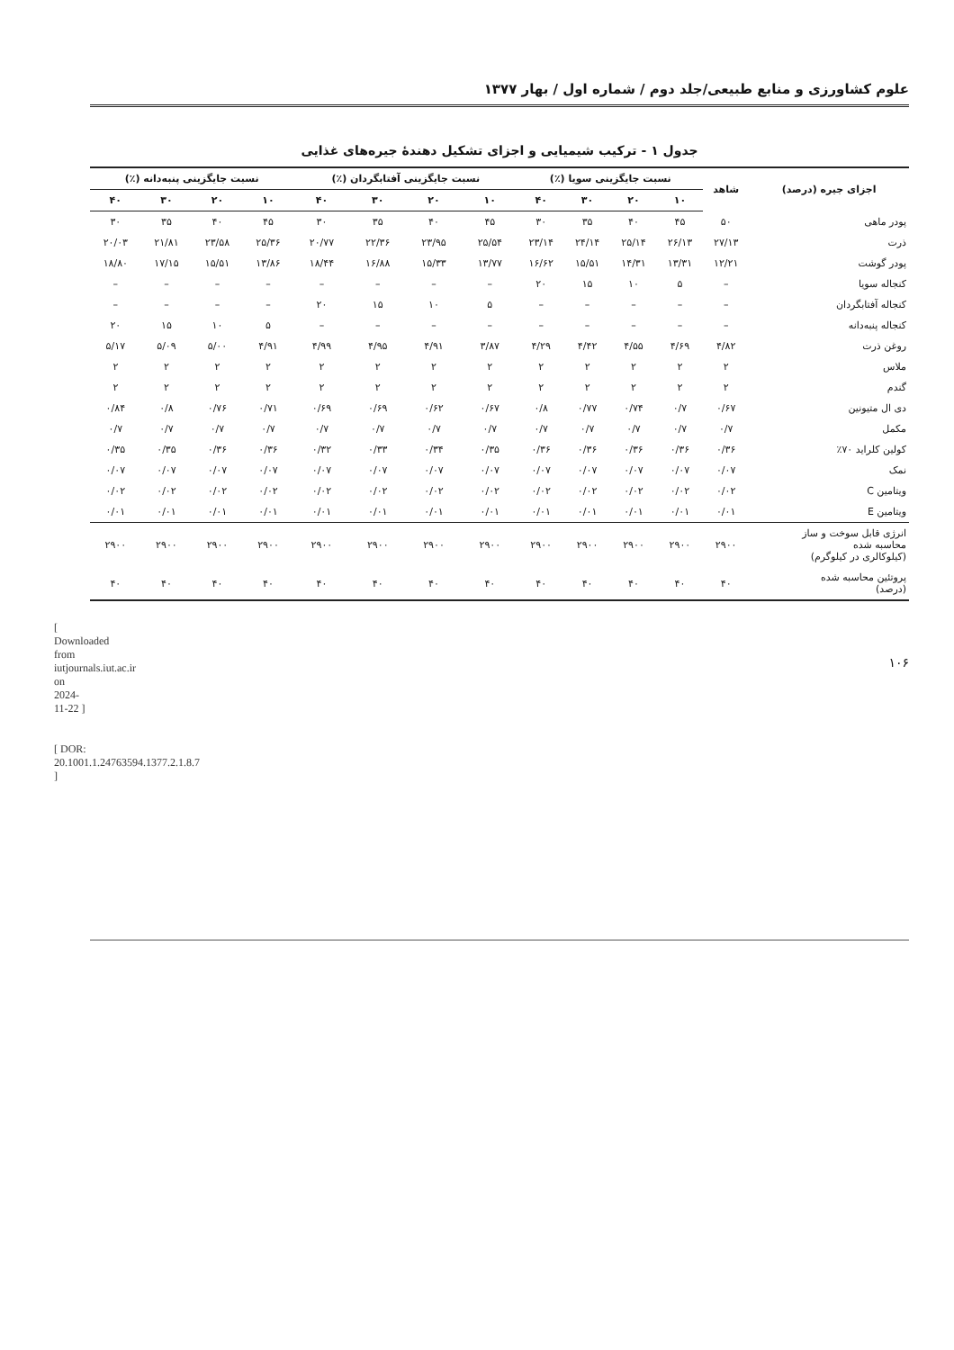[ Downloaded from iutjournals.iut.ac.ir on 2024-11-22 ]
[ DOR: 20.1001.1.24763594.1377.2.1.8.7 ]
علوم کشاورزی و منابع طبیعی/جلد دوم / شماره اول / بهار ۱۳۷۷
جدول ۱ - ترکیب شیمیایی و اجزای تشکیل دهندهٔ جیره‌های غذایی
| اجزای جیره (درصد) | شاهد | نسبت جایگزینی سویا (٪) | | | | نسبت جایگزینی آفتابگردان (٪) | | | | نسبت جایگزینی پنبه‌دانه (٪) | | | |
| --- | --- | --- | --- | --- | --- | --- | --- | --- | --- | --- | --- | --- | --- |
| | | ۱۰ | ۲۰ | ۳۰ | ۴۰ | ۱۰ | ۲۰ | ۳۰ | ۴۰ | ۱۰ | ۲۰ | ۳۰ | ۴۰ |
| پودر ماهی | ۵۰ | ۴۵ | ۴۰ | ۳۵ | ۳۰ | ۴۵ | ۴۰ | ۳۵ | ۳۰ | ۴۵ | ۴۰ | ۳۵ | ۳۰ |
| ذرت | ۲۷/۱۳ | ۲۶/۱۳ | ۲۵/۱۴ | ۲۴/۱۴ | ۲۳/۱۴ | ۲۵/۵۴ | ۲۳/۹۵ | ۲۲/۳۶ | ۲۰/۷۷ | ۲۵/۳۶ | ۲۳/۵۸ | ۲۱/۸۱ | ۲۰/۰۳ |
| پودر گوشت | ۱۲/۲۱ | ۱۳/۳۱ | ۱۴/۳۱ | ۱۵/۵۱ | ۱۶/۶۲ | ۱۳/۷۷ | ۱۵/۳۳ | ۱۶/۸۸ | ۱۸/۴۴ | ۱۳/۸۶ | ۱۵/۵۱ | ۱۷/۱۵ | ۱۸/۸۰ |
| کنجاله سویا | – | ۵ | ۱۰ | ۱۵ | ۲۰ | – | – | – | – | – | – | – | – |
| کنجاله آفتابگردان | – | – | – | – | – | ۵ | ۱۰ | ۱۵ | ۲۰ | – | – | – | – |
| کنجاله پنبه‌دانه | – | – | – | – | – | – | – | – | – | ۵ | ۱۰ | ۱۵ | ۲۰ |
| روغن ذرت | ۴/۸۲ | ۴/۶۹ | ۴/۵۵ | ۴/۴۲ | ۴/۲۹ | ۳/۸۷ | ۴/۹۱ | ۴/۹۵ | ۴/۹۹ | ۴/۹۱ | ۵/۰۰ | ۵/۰۹ | ۵/۱۷ |
| ملاس | ۲ | ۲ | ۲ | ۲ | ۲ | ۲ | ۲ | ۲ | ۲ | ۲ | ۲ | ۲ | ۲ |
| گندم | ۲ | ۲ | ۲ | ۲ | ۲ | ۲ | ۲ | ۲ | ۲ | ۲ | ۲ | ۲ | ۲ |
| دی ال متیونین | ۰/۶۷ | ۰/۷ | ۰/۷۴ | ۰/۷۷ | ۰/۸ | ۰/۶۷ | ۰/۶۲ | ۰/۶۹ | ۰/۶۹ | ۰/۷۱ | ۰/۷۶ | ۰/۸ | ۰/۸۴ |
| مکمل | ۰/۷ | ۰/۷ | ۰/۷ | ۰/۷ | ۰/۷ | ۰/۷ | ۰/۷ | ۰/۷ | ۰/۷ | ۰/۷ | ۰/۷ | ۰/۷ | ۰/۷ |
| کولین کلراید ۷۰٪ | ۰/۳۶ | ۰/۳۶ | ۰/۳۶ | ۰/۳۶ | ۰/۳۶ | ۰/۳۵ | ۰/۳۴ | ۰/۳۳ | ۰/۳۲ | ۰/۳۶ | ۰/۳۶ | ۰/۳۵ | ۰/۳۵ |
| نمک | ۰/۰۷ | ۰/۰۷ | ۰/۰۷ | ۰/۰۷ | ۰/۰۷ | ۰/۰۷ | ۰/۰۷ | ۰/۰۷ | ۰/۰۷ | ۰/۰۷ | ۰/۰۷ | ۰/۰۷ | ۰/۰۷ |
| ویتامین C | ۰/۰۲ | ۰/۰۲ | ۰/۰۲ | ۰/۰۲ | ۰/۰۲ | ۰/۰۲ | ۰/۰۲ | ۰/۰۲ | ۰/۰۲ | ۰/۰۲ | ۰/۰۲ | ۰/۰۲ | ۰/۰۲ |
| ویتامین E | ۰/۰۱ | ۰/۰۱ | ۰/۰۱ | ۰/۰۱ | ۰/۰۱ | ۰/۰۱ | ۰/۰۱ | ۰/۰۱ | ۰/۰۱ | ۰/۰۱ | ۰/۰۱ | ۰/۰۱ | ۰/۰۱ |
| انرژی قابل سوخت و ساز محاسبه شده (کیلوکالری در کیلوگرم) | ۲۹۰۰ | ۲۹۰۰ | ۲۹۰۰ | ۲۹۰۰ | ۲۹۰۰ | ۲۹۰۰ | ۲۹۰۰ | ۲۹۰۰ | ۲۹۰۰ | ۲۹۰۰ | ۲۹۰۰ | ۲۹۰۰ | ۲۹۰۰ |
| پروتئین محاسبه شده (درصد) | ۴۰ | ۴۰ | ۴۰ | ۴۰ | ۴۰ | ۴۰ | ۴۰ | ۴۰ | ۴۰ | ۴۰ | ۴۰ | ۴۰ | ۴۰ |
۱۰۶